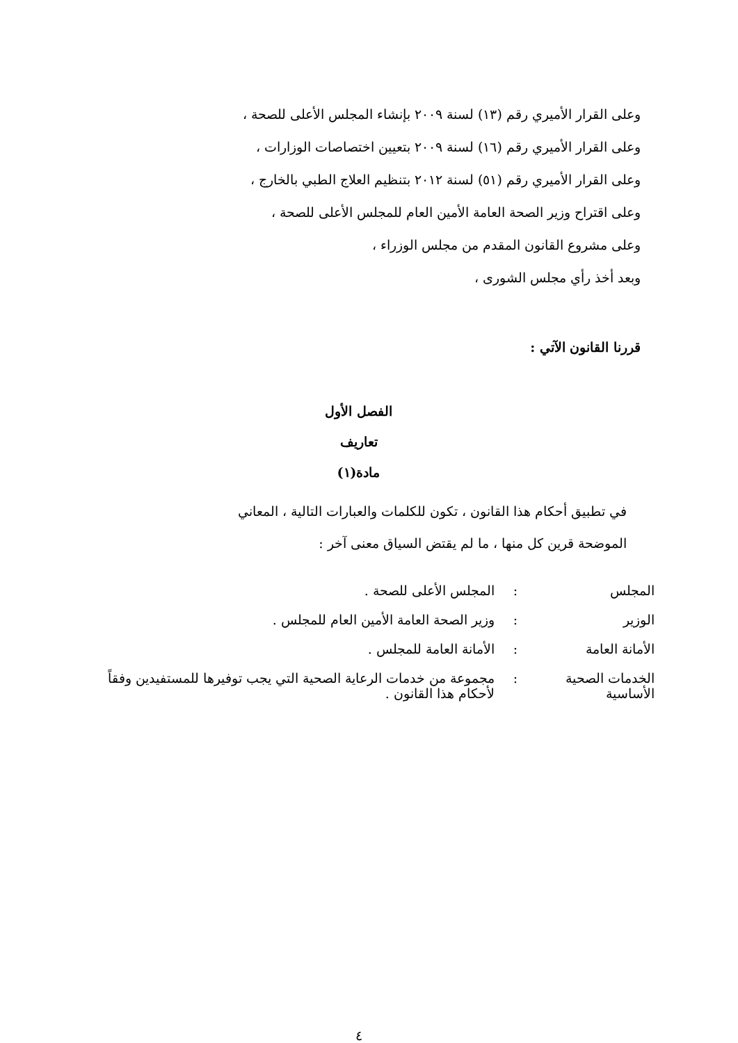وعلى القرار الأميري رقم (١٣) لسنة ٢٠٠٩ بإنشاء المجلس الأعلى للصحة ،
وعلى القرار الأميري رقم (١٦) لسنة ٢٠٠٩ بتعيين اختصاصات الوزارات ،
وعلى القرار الأميري رقم (٥١) لسنة ٢٠١٢ بتنظيم العلاج الطبي بالخارج ،
وعلى اقتراح وزير الصحة العامة الأمين العام للمجلس الأعلى للصحة ،
وعلى مشروع القانون المقدم من مجلس الوزراء ،
وبعد أخذ رأي مجلس الشورى ،
قررنا القانون الآتي :
الفصل الأول
تعاريف
مادة(١)
في تطبيق أحكام هذا القانون ، تكون للكلمات والعبارات التالية ، المعاني
الموضحة قرين كل منها ، ما لم يقتض السياق معنى آخر :
| المجلس | : | المجلس الأعلى للصحة . |
| الوزير | : | وزير الصحة العامة الأمين العام للمجلس . |
| الأمانة العامة | : | الأمانة العامة للمجلس . |
| الخدمات الصحية الأساسية | : | مجموعة من خدمات الرعاية الصحية التي يجب توفيرها للمستفيدين وفقاً لأحكام هذا القانون . |
٤